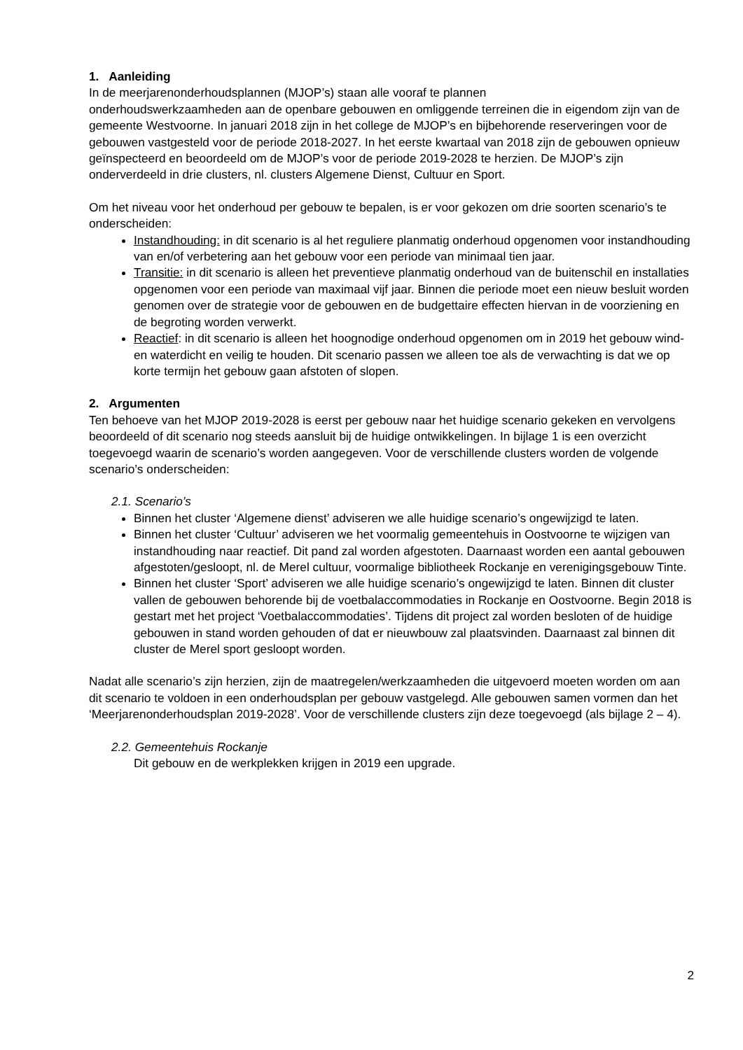1. Aanleiding
In de meerjarenonderhoudsplannen (MJOP’s) staan alle vooraf te plannen
onderhoudswerkzaamheden aan de openbare gebouwen en omliggende terreinen die in eigendom zijn van de gemeente Westvoorne. In januari 2018 zijn in het college de MJOP’s en bijbehorende reserveringen voor de gebouwen vastgesteld voor de periode 2018-2027. In het eerste kwartaal van 2018 zijn de gebouwen opnieuw geïnspecteerd en beoordeeld om de MJOP’s voor de periode 2019-2028 te herzien. De MJOP’s zijn onderverdeeld in drie clusters, nl. clusters Algemene Dienst, Cultuur en Sport.
Om het niveau voor het onderhoud per gebouw te bepalen, is er voor gekozen om drie soorten scenario’s te onderscheiden:
Instandhouding: in dit scenario is al het reguliere planmatig onderhoud opgenomen voor instandhouding van en/of verbetering aan het gebouw voor een periode van minimaal tien jaar.
Transitie: in dit scenario is alleen het preventieve planmatig onderhoud van de buitenschil en installaties opgenomen voor een periode van maximaal vijf jaar. Binnen die periode moet een nieuw besluit worden genomen over de strategie voor de gebouwen en de budgettaire effecten hiervan in de voorziening en de begroting worden verwerkt.
Reactief: in dit scenario is alleen het hoognodige onderhoud opgenomen om in 2019 het gebouw wind- en waterdicht en veilig te houden. Dit scenario passen we alleen toe als de verwachting is dat we op korte termijn het gebouw gaan afstoten of slopen.
2. Argumenten
Ten behoeve van het MJOP 2019-2028 is eerst per gebouw naar het huidige scenario gekeken en vervolgens beoordeeld of dit scenario nog steeds aansluit bij de huidige ontwikkelingen. In bijlage 1 is een overzicht toegevoegd waarin de scenario’s worden aangegeven. Voor de verschillende clusters worden de volgende scenario’s onderscheiden:
2.1. Scenario’s
Binnen het cluster ‘Algemene dienst’ adviseren we alle huidige scenario’s ongewijzigd te laten.
Binnen het cluster ‘Cultuur’ adviseren we het voormalig gemeentehuis in Oostvoorne te wijzigen van instandhouding naar reactief. Dit pand zal worden afgestoten. Daarnaast worden een aantal gebouwen afgestoten/gesloopt, nl. de Merel cultuur, voormalige bibliotheek Rockanje en verenigingsgebouw Tinte.
Binnen het cluster ‘Sport’ adviseren we alle huidige scenario’s ongewijzigd te laten. Binnen dit cluster vallen de gebouwen behorende bij de voetbalaccommodaties in Rockanje en Oostvoorne. Begin 2018 is gestart met het project ‘Voetbalaccommodaties’. Tijdens dit project zal worden besloten of de huidige gebouwen in stand worden gehouden of dat er nieuwbouw zal plaatsvinden. Daarnaast zal binnen dit cluster de Merel sport gesloopt worden.
Nadat alle scenario’s zijn herzien, zijn de maatregelen/werkzaamheden die uitgevoerd moeten worden om aan dit scenario te voldoen in een onderhoudsplan per gebouw vastgelegd. Alle gebouwen samen vormen dan het ‘Meerjarenonderhoudsplan 2019-2028’. Voor de verschillende clusters zijn deze toegevoegd (als bijlage 2 – 4).
2.2. Gemeentehuis Rockanje
Dit gebouw en de werkplekken krijgen in 2019 een upgrade.
2